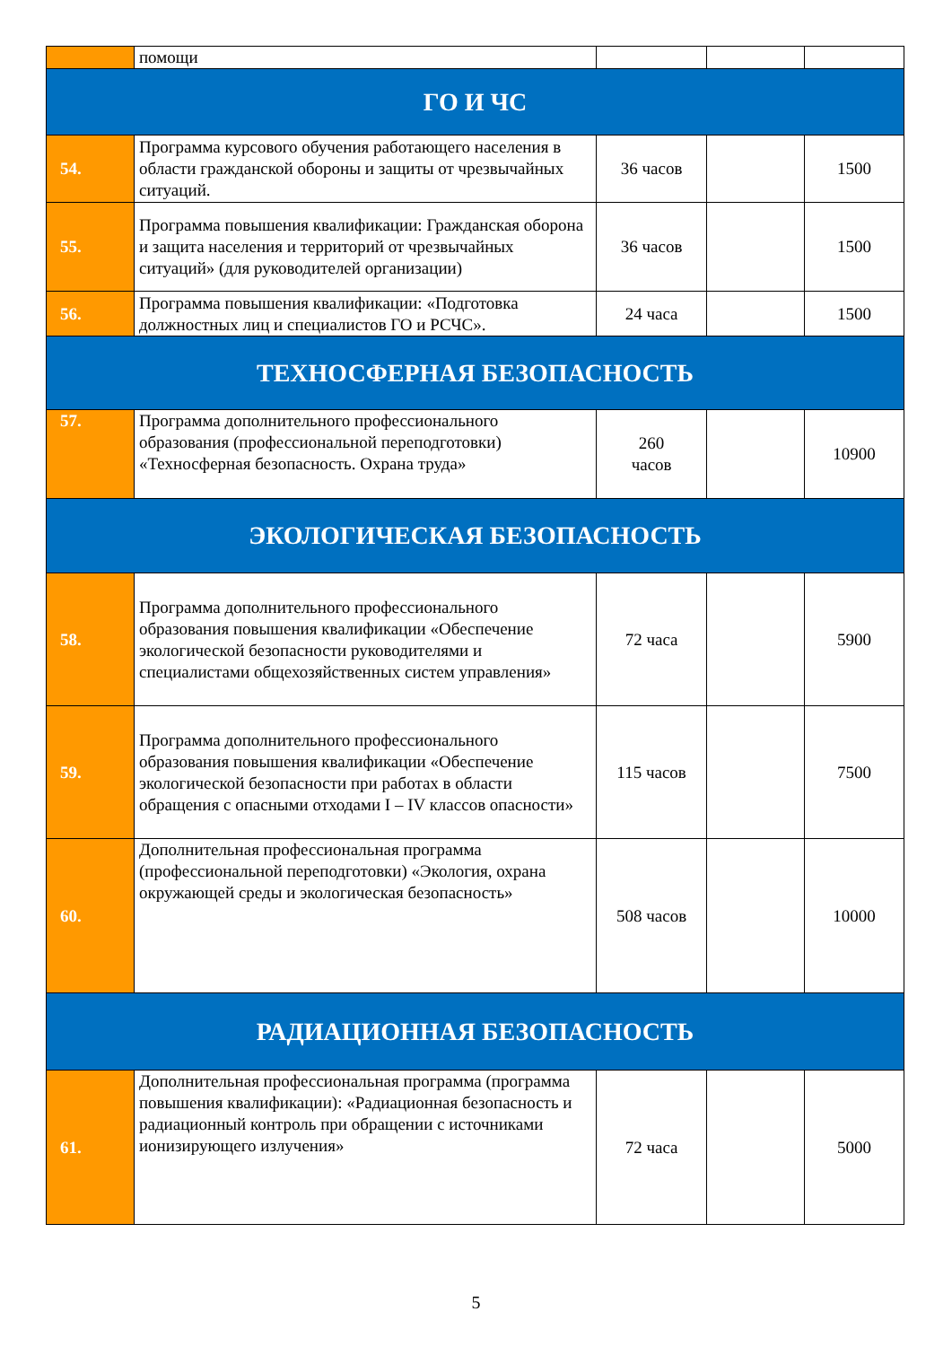| | помощи | | | |
| ГО И ЧС | | | | |
| 54. | Программа курсового обучения работающего населения в области гражданской обороны и защиты от чрезвычайных ситуаций. | 36 часов | | 1500 |
| 55. | Программа повышения квалификации: Гражданская оборона и защита населения и территорий от чрезвычайных ситуаций» (для руководителей организации) | 36 часов | | 1500 |
| 56. | Программа повышения квалификации: «Подготовка должностных лиц и специалистов ГО и РСЧС». | 24 часа | | 1500 |
| ТЕХНОСФЕРНАЯ БЕЗОПАСНОСТЬ | | | | |
| 57. | Программа дополнительного профессионального образования (профессиональной переподготовки) «Техносферная безопасность. Охрана труда» | 260 часов | | 10900 |
| ЭКОЛОГИЧЕСКАЯ БЕЗОПАСНОСТЬ | | | | |
| 58. | Программа дополнительного профессионального образования повышения квалификации «Обеспечение экологической безопасности руководителями и специалистами общехозяйственных систем управления» | 72 часа | | 5900 |
| 59. | Программа дополнительного профессионального образования повышения квалификации «Обеспечение экологической безопасности при работах в области обращения с опасными отходами I – IV классов опасности» | 115 часов | | 7500 |
| 60. | Дополнительная профессиональная программа (профессиональной переподготовки) «Экология, охрана окружающей среды и экологическая безопасность» | 508 часов | | 10000 |
| РАДИАЦИОННАЯ БЕЗОПАСНОСТЬ | | | | |
| 61. | Дополнительная профессиональная программа (программа повышения квалификации): «Радиационная безопасность и радиационный контроль при обращении с источниками ионизирующего излучения» | 72 часа | | 5000 |
5